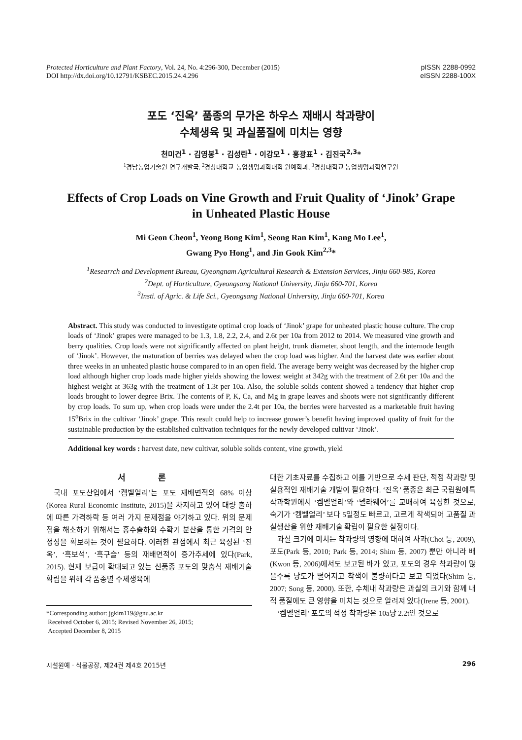Protected Horticulture and Plant Factory, Vol. 24, No. 4:296-300, December (2015)
DOI http://dx.doi.org/10.12791/KSBEC.2015.24.4.296
pISSN 2288-0992
eISSN 2288-100X
포도 ‘진옥’ 품종의 무가온 하우스 재배시 착과량이
수체생육 및 과실품질에 미치는 영향
천미건<sup>1</sup> · 김영봉<sup>1</sup> · 김성란<sup>1</sup> · 이강모<sup>1</sup> · 홍광표<sup>1</sup> · 김진국<sup>2,3</sup>*
<sup>1</sup> 경남농업기술원 연구개발국, <sup>2</sup>경상대학교 농업생명과학대학 원예학과, <sup>3</sup>경상대학교 농업생명과학연구원
Effects of Crop Loads on Vine Growth and Fruit Quality of ‘Jinok’ Grape
in Unheated Plastic House
Mi Geon Cheon<sup>1</sup>, Yeong Bong Kim<sup>1</sup>, Seong Ran Kim<sup>1</sup>, Kang Mo Lee<sup>1</sup>,
Gwang Pyo Hong<sup>1</sup>, and Jin Gook Kim<sup>2,3</sup>*
<sup>1</sup> Researrch and Development Bureau, Gyeongnam Agricultural Research & Extension Services, Jinju 660-985, Korea
<sup>2</sup> Dept. of Horticulture, Gyeongsang National University, Jinju 660-701, Korea
<sup>3</sup> Insti. of Agric. & Life Sci., Gyeongsang National University, Jinju 660-701, Korea
Abstract. This study was conducted to investigate optimal crop loads of ‘Jinok’ grape for unheated plastic house culture. The crop loads of ‘Jinok’ grapes were managed to be 1.3, 1.8, 2.2, 2.4, and 2.6t per 10a from 2012 to 2014. We measured vine growth and berry qualities. Crop loads were not significantly affected on plant height, trunk diameter, shoot length, and the internode length of ‘Jinok’. However, the maturation of berries was delayed when the crop load was higher. And the harvest date was earlier about three weeks in an unheated plastic house compared to in an open field. The average berry weight was decreased by the higher crop load although higher crop loads made higher yields showing the lowest weight at 342g with the treatment of 2.6t per 10a and the highest weight at 363g with the treatment of 1.3t per 10a. Also, the soluble solids content showed a tendency that higher crop loads brought to lower degree Brix. The contents of P, K, Ca, and Mg in grape leaves and shoots were not significantly different by crop loads. To sum up, when crop loads were under the 2.4t per 10a, the berries were harvested as a marketable fruit having 15<sup>o</sup>Brix in the cultivar ‘Jinok’ grape. This result could help to increase grower’s benefit having improved quality of fruit for the sustainable production by the established cultivation techniques for the newly developed cultivar ‘Jinok’.
Additional key words : harvest date, new cultivar, soluble solids content, vine growth, yield
서 론
국내 포도산업에서 ‘켐벨얼리’는 포도 재배면적의 68% 이상(Korea Rural Economic Institute, 2015)을 차지하고 있어 대량 출하에 따른 가격하락 등 여러 가지 문제점을 야기하고 있다. 위의 문제점을 해소하기 위해서는 홍수출하와 수확기 분산을 통한 가격의 안정성을 확보하는 것이 필요하다. 이러한 관점에서 최근 육성된 ‘진옥’, ‘흑보석’, ‘흑구슬’ 등의 재배면적이 증가추세에 있다(Park, 2015). 현재 보급이 확대되고 있는 신품종 포도의 맞춤식 재배기술 확립을 위해 각 품종별 수체생육에
*Corresponding author: jgkim119@gnu.ac.kr
Received October 6, 2015; Revised November 26, 2015;
Accepted December 8, 2015
대한 기초자료를 수집하고 이를 기반으로 수세 판단, 적정 착과량 및 실용적인 재배기술 개발이 필요하다. ‘진옥’ 품종은 최근 국립원예특작과학원에서 ‘켐벨얼리’와 ‘델라웨어’를 교배하여 육성한 것으로, 숙기가 ‘켐벨얼리’ 보다 5일정도 빠르고, 고르게 착색되어 고품질 과실생산을 위한 재배기술 확립이 필요한 실정이다.
과실 크기에 미치는 착과량의 영향에 대하여 사과(Choi 등, 2009), 포도(Park 등, 2010; Park 등, 2014; Shim 등, 2007) 뿐만 아니라 배(Kwon 등, 2006)에서도 보고된 바가 있고, 포도의 경우 착과량이 많을수록 당도가 떨어지고 착색이 불량하다고 보고 되었다(Shim 등, 2007; Song 등, 2000). 또한, 수체내 착과량은 과실의 크기와 함께 내적 품질에도 큰 영향을 미치는 것으로 알려져 있다(Irene 등, 2001).
‘켐벨얼리’ 포도의 적정 착과량은 10a당 2.2t인 것으로
시설원예 · 식물공장, 제24권 제4호 2015년 296